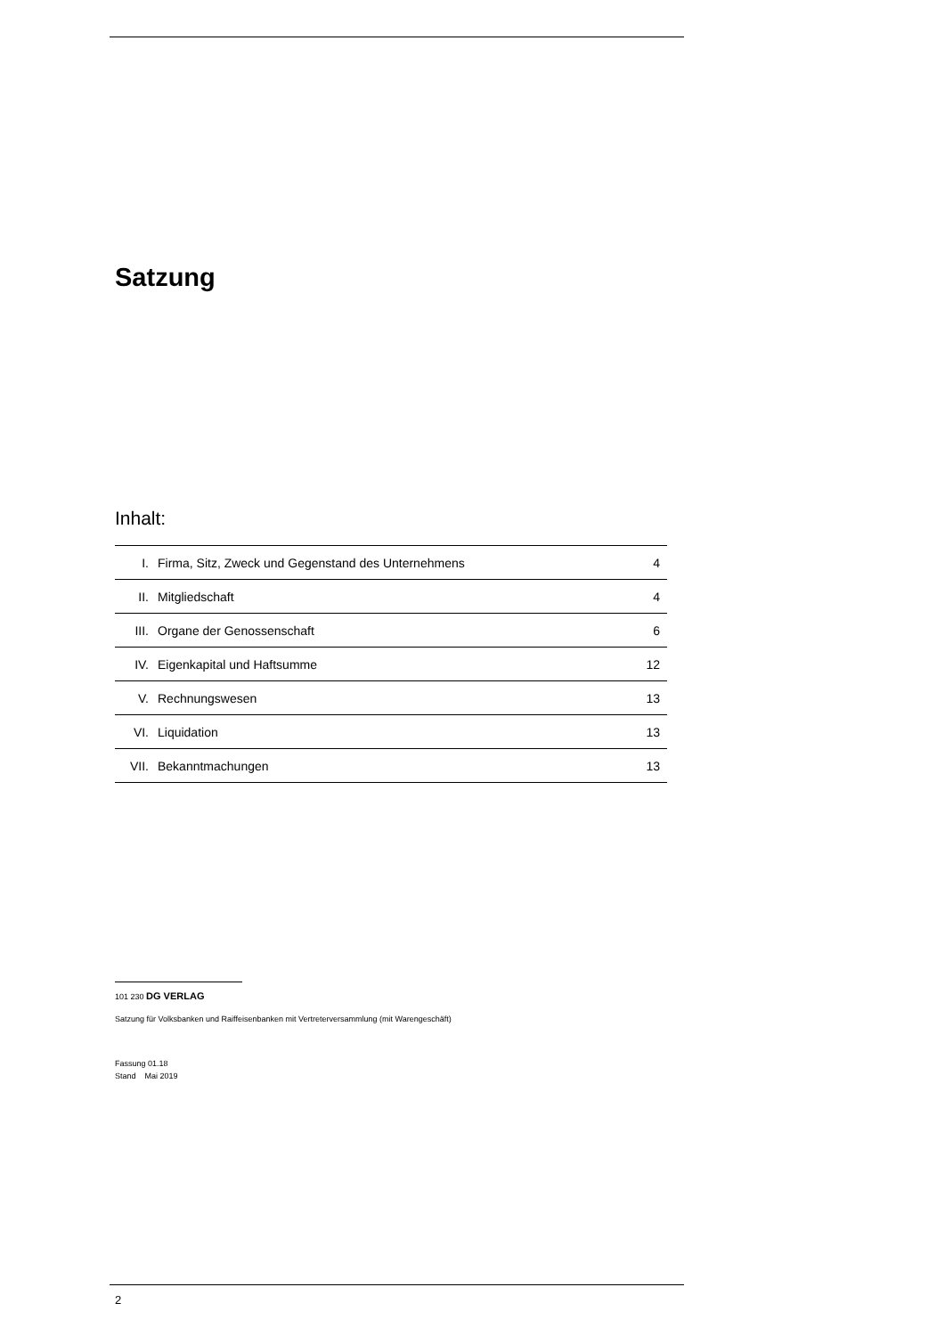Satzung
Inhalt:
| I. | Firma, Sitz, Zweck und Gegenstand des Unternehmens | 4 |
| II. | Mitgliedschaft | 4 |
| III. | Organe der Genossenschaft | 6 |
| IV. | Eigenkapital und Haftsumme | 12 |
| V. | Rechnungswesen | 13 |
| VI. | Liquidation | 13 |
| VII. | Bekanntmachungen | 13 |
101 230 DG VERLAG
Satzung für Volksbanken und Raiffeisenbanken mit Vertreterversammlung (mit Warengeschäft)
Fassung 01.18
Stand Mai 2019
2